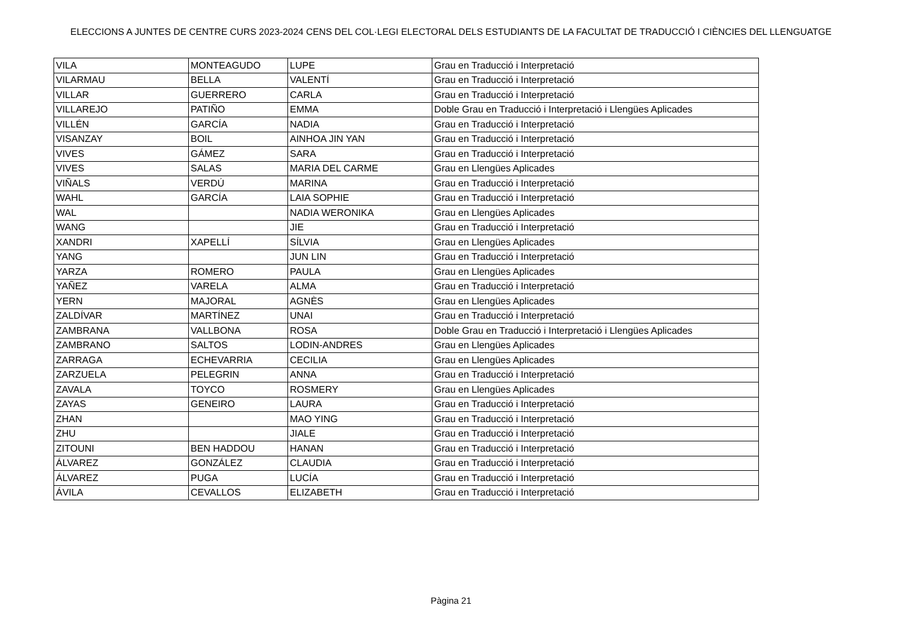ELECCIONS A JUNTES DE CENTRE CURS 2023-2024 CENS DEL COL·LEGI ELECTORAL DELS ESTUDIANTS DE LA FACULTAT DE TRADUCCIÓ I CIÈNCIES DEL LLENGUATGE
| VILA | MONTEAGUDO | LUPE | Grau en Traducció i Interpretació |
| VILARMAU | BELLA | VALENTÍ | Grau en Traducció i Interpretació |
| VILLAR | GUERRERO | CARLA | Grau en Traducció i Interpretació |
| VILLAREJO | PATIÑO | EMMA | Doble Grau en Traducció i Interpretació i Llengües Aplicades |
| VILLÉN | GARCÍA | NADIA | Grau en Traducció i Interpretació |
| VISANZAY | BOIL | AINHOA JIN YAN | Grau en Traducció i Interpretació |
| VIVES | GÁMEZ | SARA | Grau en Traducció i Interpretació |
| VIVES | SALAS | MARIA DEL CARME | Grau en Llengües Aplicades |
| VIÑALS | VERDÚ | MARINA | Grau en Traducció i Interpretació |
| WAHL | GARCÍA | LAIA SOPHIE | Grau en Traducció i Interpretació |
| WAL | | NADIA WERONIKA | Grau en Llengües Aplicades |
| WANG | | JIE | Grau en Traducció i Interpretació |
| XANDRI | XAPELLÍ | SÍLVIA | Grau en Llengües Aplicades |
| YANG | | JUN LIN | Grau en Traducció i Interpretació |
| YARZA | ROMERO | PAULA | Grau en Llengües Aplicades |
| YAÑEZ | VARELA | ALMA | Grau en Traducció i Interpretació |
| YERN | MAJORAL | AGNÈS | Grau en Llengües Aplicades |
| ZALDÍVAR | MARTÍNEZ | UNAI | Grau en Traducció i Interpretació |
| ZAMBRANA | VALLBONA | ROSA | Doble Grau en Traducció i Interpretació i Llengües Aplicades |
| ZAMBRANO | SALTOS | LODIN-ANDRES | Grau en Llengües Aplicades |
| ZARRAGA | ECHEVARRIA | CECILIA | Grau en Llengües Aplicades |
| ZARZUELA | PELEGRIN | ANNA | Grau en Traducció i Interpretació |
| ZAVALA | TOYCO | ROSMERY | Grau en Llengües Aplicades |
| ZAYAS | GENEIRO | LAURA | Grau en Traducció i Interpretació |
| ZHAN | | MAO YING | Grau en Traducció i Interpretació |
| ZHU | | JIALE | Grau en Traducció i Interpretació |
| ZITOUNI | BEN HADDOU | HANAN | Grau en Traducció i Interpretació |
| ÁLVAREZ | GONZÁLEZ | CLAUDIA | Grau en Traducció i Interpretació |
| ÁLVAREZ | PUGA | LUCÍA | Grau en Traducció i Interpretació |
| ÁVILA | CEVALLOS | ELIZABETH | Grau en Traducció i Interpretació |
Pàgina 21